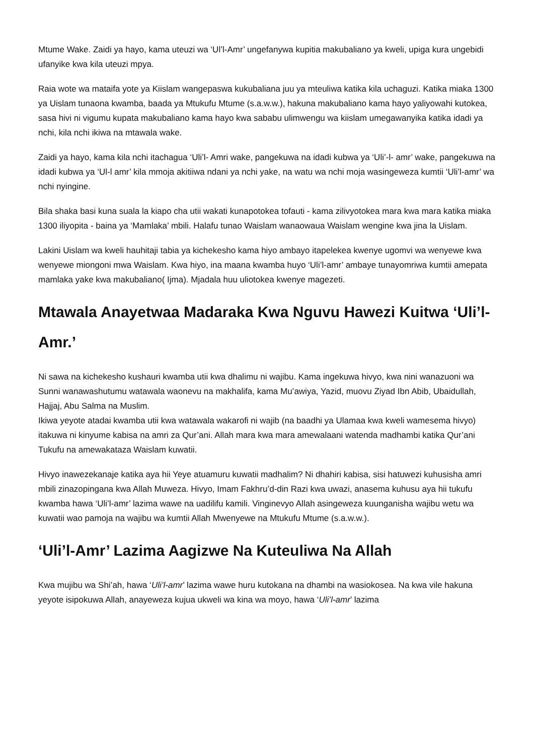Mtume Wake. Zaidi ya hayo, kama uteuzi wa ‘Ul’l-Amr’ ungefanywa kupitia makubaliano ya kweli, upiga kura ungebidi ufanyike kwa kila uteuzi mpya.
Raia wote wa mataifa yote ya Kiislam wangepaswa kukubaliana juu ya mteuliwa katika kila uchaguzi. Katika miaka 1300 ya Uislam tunaona kwamba, baada ya Mtukufu Mtume (s.a.w.w.), hakuna makubaliano kama hayo yaliyowahi kutokea, sasa hivi ni vigumu kupata makubaliano kama hayo kwa sababu ulimwengu wa kiislam umegawanyika katika idadi ya nchi, kila nchi ikiwa na mtawala wake.
Zaidi ya hayo, kama kila nchi itachagua ‘Uli’l- Amri wake, pangekuwa na idadi kubwa ya ‘Uli’-l- amr’ wake, pangekuwa na idadi kubwa ya ‘Ul-l amr’ kila mmoja akitiiwa ndani ya nchi yake, na watu wa nchi moja wasingeweza kumtii ‘Uli’l-amr’ wa nchi nyingine.
Bila shaka basi kuna suala la kiapo cha utii wakati kunapotokea tofauti - kama zilivyotokea mara kwa mara katika miaka 1300 iliyopita - baina ya ‘Mamlaka’ mbili. Halafu tunao Waislam wanaowaua Waislam wengine kwa jina la Uislam.
Lakini Uislam wa kweli hauhitaji tabia ya kichekesho kama hiyo ambayo itapelekea kwenye ugomvi wa wenyewe kwa wenyewe miongoni mwa Waislam. Kwa hiyo, ina maana kwamba huyo ‘Uli’l-amr’ ambaye tunayomriwa kumtii amepata mamlaka yake kwa makubaliano( Ijma). Mjadala huu uliotokea kwenye magezeti.
Mtawala Anayetwaa Madaraka Kwa Nguvu Hawezi Kuitwa ‘Uli’l-Amr.’
Ni sawa na kichekesho kushauri kwamba utii kwa dhalimu ni wajibu. Kama ingekuwa hivyo, kwa nini wanazuoni wa Sunni wanawashutumu watawala waonevu na makhalifa, kama Mu’awiya, Yazid, muovu Ziyad Ibn Abib, Ubaidullah, Hajjaj, Abu Salma na Muslim.
Ikiwa yeyote atadai kwamba utii kwa watawala wakarofi ni wajib (na baadhi ya Ulamaa kwa kweli wamesema hivyo) itakuwa ni kinyume kabisa na amri za Qur’ani. Allah mara kwa mara amewalaani watenda madhambi katika Qur’ani Tukufu na amewakataza Waislam kuwatii.
Hivyo inawezekanaje katika aya hii Yeye atuamuru kuwatii madhalim? Ni dhahiri kabisa, sisi hatuwezi kuhusisha amri mbili zinazopingana kwa Allah Muweza. Hivyo, Imam Fakhru’d-din Razi kwa uwazi, anasema kuhusu aya hii tukufu kwamba hawa ‘Uli’l-amr’ lazima wawe na uadilifu kamili. Vinginevyo Allah asingeweza kuunganisha wajibu wetu wa kuwatii wao pamoja na wajibu wa kumtii Allah Mwenyewe na Mtukufu Mtume (s.a.w.w.).
‘Uli’l-Amr’ Lazima Aagizwe Na Kuteuliwa Na Allah
Kwa mujibu wa Shi’ah, hawa ‘Uli’l-amr’ lazima wawe huru kutokana na dhambi na wasiokosea. Na kwa vile hakuna yeyote isipokuwa Allah, anayeweza kujua ukweli wa kina wa moyo, hawa ‘Uli’l-amr’ lazima